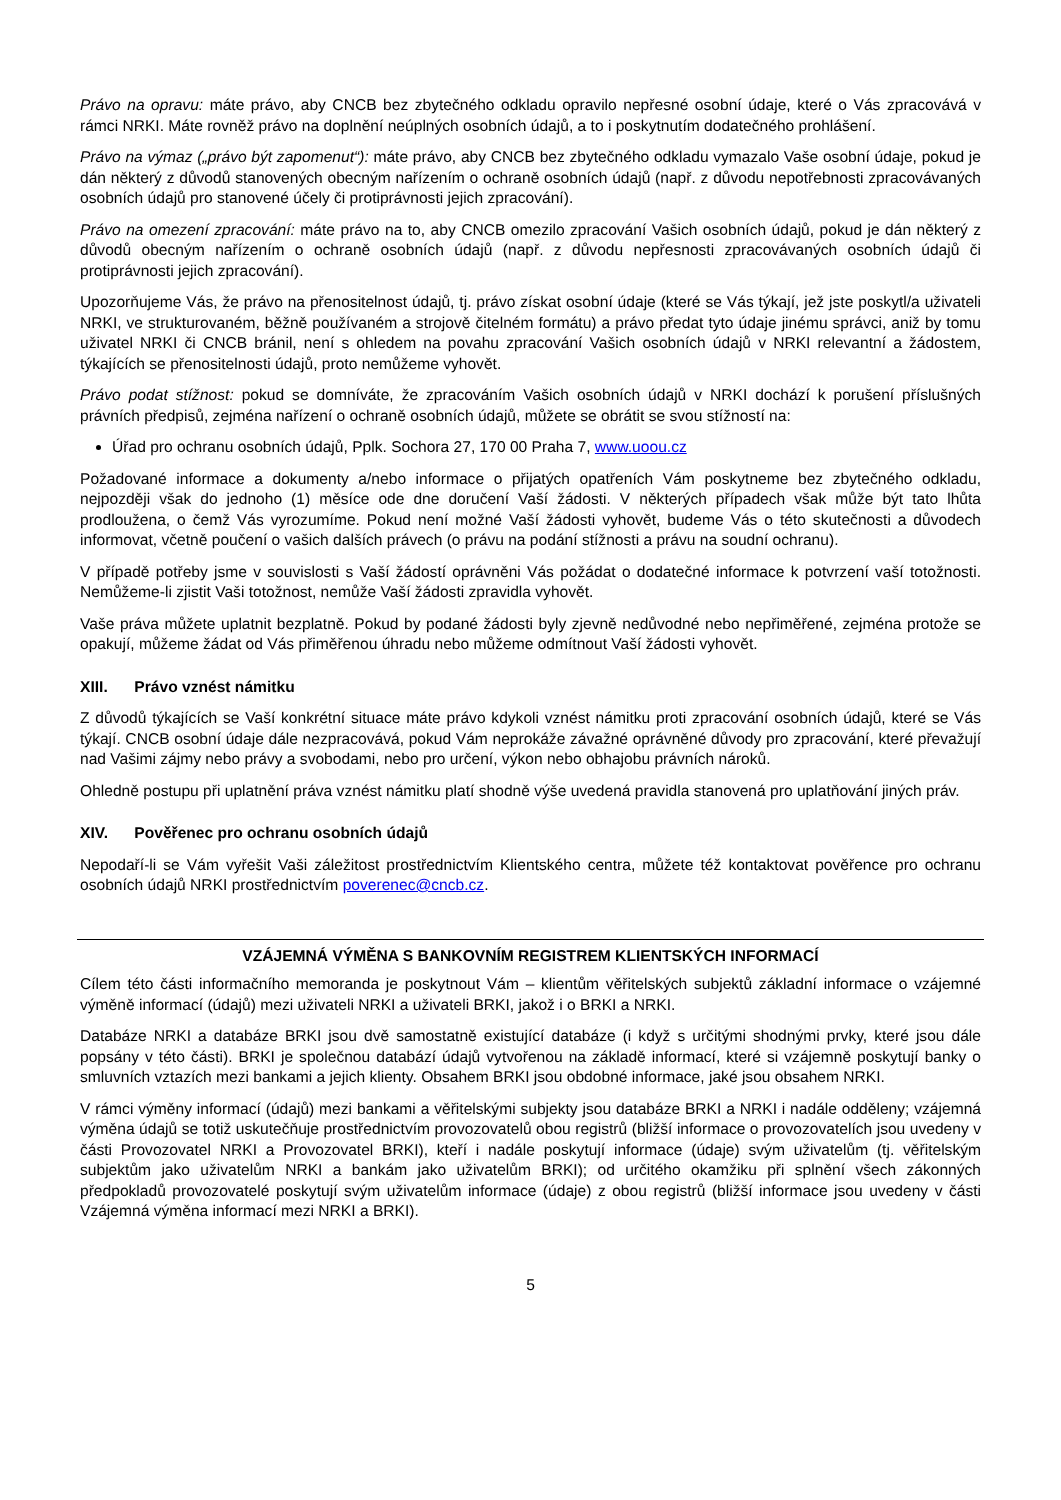Právo na opravu: máte právo, aby CNCB bez zbytečného odkladu opravilo nepřesné osobní údaje, které o Vás zpracovává v rámci NRKI. Máte rovněž právo na doplnění neúplných osobních údajů, a to i poskytnutím dodatečného prohlášení.
Právo na výmaz („právo být zapomenut“): máte právo, aby CNCB bez zbytečného odkladu vymazalo Vaše osobní údaje, pokud je dán některý z důvodů stanovených obecným nařízením o ochraně osobních údajů (např. z důvodu nepotřebnosti zpracovávaných osobních údajů pro stanovené účely či protiprávnosti jejich zpracování).
Právo na omezení zpracování: máte právo na to, aby CNCB omezilo zpracování Vašich osobních údajů, pokud je dán některý z důvodů obecným nařízením o ochraně osobních údajů (např. z důvodu nepřesnosti zpracovávaných osobních údajů či protiprávnosti jejich zpracování).
Upozorňujeme Vás, že právo na přenositelnost údajů, tj. právo získat osobní údaje (které se Vás týkají, jež jste poskytl/a uživateli NRKI, ve strukturovaném, běžně používaném a strojově čitelném formátu) a právo předat tyto údaje jinému správci, aniž by tomu uživatel NRKI či CNCB bránil, není s ohledem na povahu zpracování Vašich osobních údajů v NRKI relevantní a žádostem, týkajících se přenositelnosti údajů, proto nemůžeme vyhovět.
Právo podat stížnost: pokud se domníváte, že zpracováním Vašich osobních údajů v NRKI dochází k porušení příslušných právních předpisů, zejména nařízení o ochraně osobních údajů, můžete se obrátit se svou stížností na:
Úřad pro ochranu osobních údajů, Pplk. Sochora 27, 170 00 Praha 7, www.uoou.cz
Požadované informace a dokumenty a/nebo informace o přijatých opatřeních Vám poskytneme bez zbytečného odkladu, nejpozději však do jednoho (1) měsíce ode dne doručení Vaší žádosti. V některých případech však může být tato lhůta prodloužena, o čemž Vás vyrozumíme. Pokud není možné Vaší žádosti vyhovět, budeme Vás o této skutečnosti a důvodech informovat, včetně poučení o vašich dalších právech (o právu na podání stížnosti a právu na soudní ochranu).
V případě potřeby jsme v souvislosti s Vaší žádostí oprávněni Vás požádat o dodatečné informace k potvrzení vaší totožnosti. Nemůžeme-li zjistit Vaši totožnost, nemůže Vaší žádosti zpravidla vyhovět.
Vaše práva můžete uplatnit bezplatně. Pokud by podané žádosti byly zjevně nedůvodné nebo nepřiměřené, zejména protože se opakují, můžeme žádat od Vás přiměřenou úhradu nebo můžeme odmítnout Vaší žádosti vyhovět.
XIII. Právo vznést námitku
Z důvodů týkajících se Vaší konkrétní situace máte právo kdykoli vznést námitku proti zpracování osobních údajů, které se Vás týkají. CNCB osobní údaje dále nezpracovává, pokud Vám neprokáže závažné oprávněné důvody pro zpracování, které převažují nad Vašimi zájmy nebo právy a svobodami, nebo pro určení, výkon nebo obhajobu právních nároků.
Ohledně postupu při uplatnění práva vznést námitku platí shodně výše uvedená pravidla stanovená pro uplatňování jiných práv.
XIV. Pověřenec pro ochranu osobních údajů
Nepodaří-li se Vám vyřešit Vaši záležitost prostřednictvím Klientského centra, můžete též kontaktovat pověřence pro ochranu osobních údajů NRKI prostřednictvím poverenec@cncb.cz.
VZÁJEMNÁ VÝMĚNA S BANKOVNÍM REGISTREM KLIENTSKÝCH INFORMACÍ
Cílem této části informačního memoranda je poskytnout Vám – klientům věřitelských subjektů základní informace o vzájemné výměně informací (údajů) mezi uživateli NRKI a uživateli BRKI, jakož i o BRKI a NRKI.
Databáze NRKI a databáze BRKI jsou dvě samostatně existující databáze (i když s určitými shodnými prvky, které jsou dále popsány v této části). BRKI je společnou databází údajů vytvořenou na základě informací, které si vzájemně poskytují banky o smluvních vztazích mezi bankami a jejich klienty. Obsahem BRKI jsou obdobné informace, jaké jsou obsahem NRKI.
V rámci výměny informací (údajů) mezi bankami a věřitelskými subjekty jsou databáze BRKI a NRKI i nadále odděleny; vzájemná výměna údajů se totiž uskutečňuje prostřednictvím provozovatelů obou registrů (bližší informace o provozovatelích jsou uvedeny v části Provozovatel NRKI a Provozovatel BRKI), kteří i nadále poskytují informace (údaje) svým uživatelům (tj. věřitelským subjektům jako uživatelům NRKI a bankám jako uživatelům BRKI); od určitého okamžiku při splnění všech zákonných předpokladů provozovatelé poskytují svým uživatelům informace (údaje) z obou registrů (bližší informace jsou uvedeny v části Vzájemná výměna informací mezi NRKI a BRKI).
5